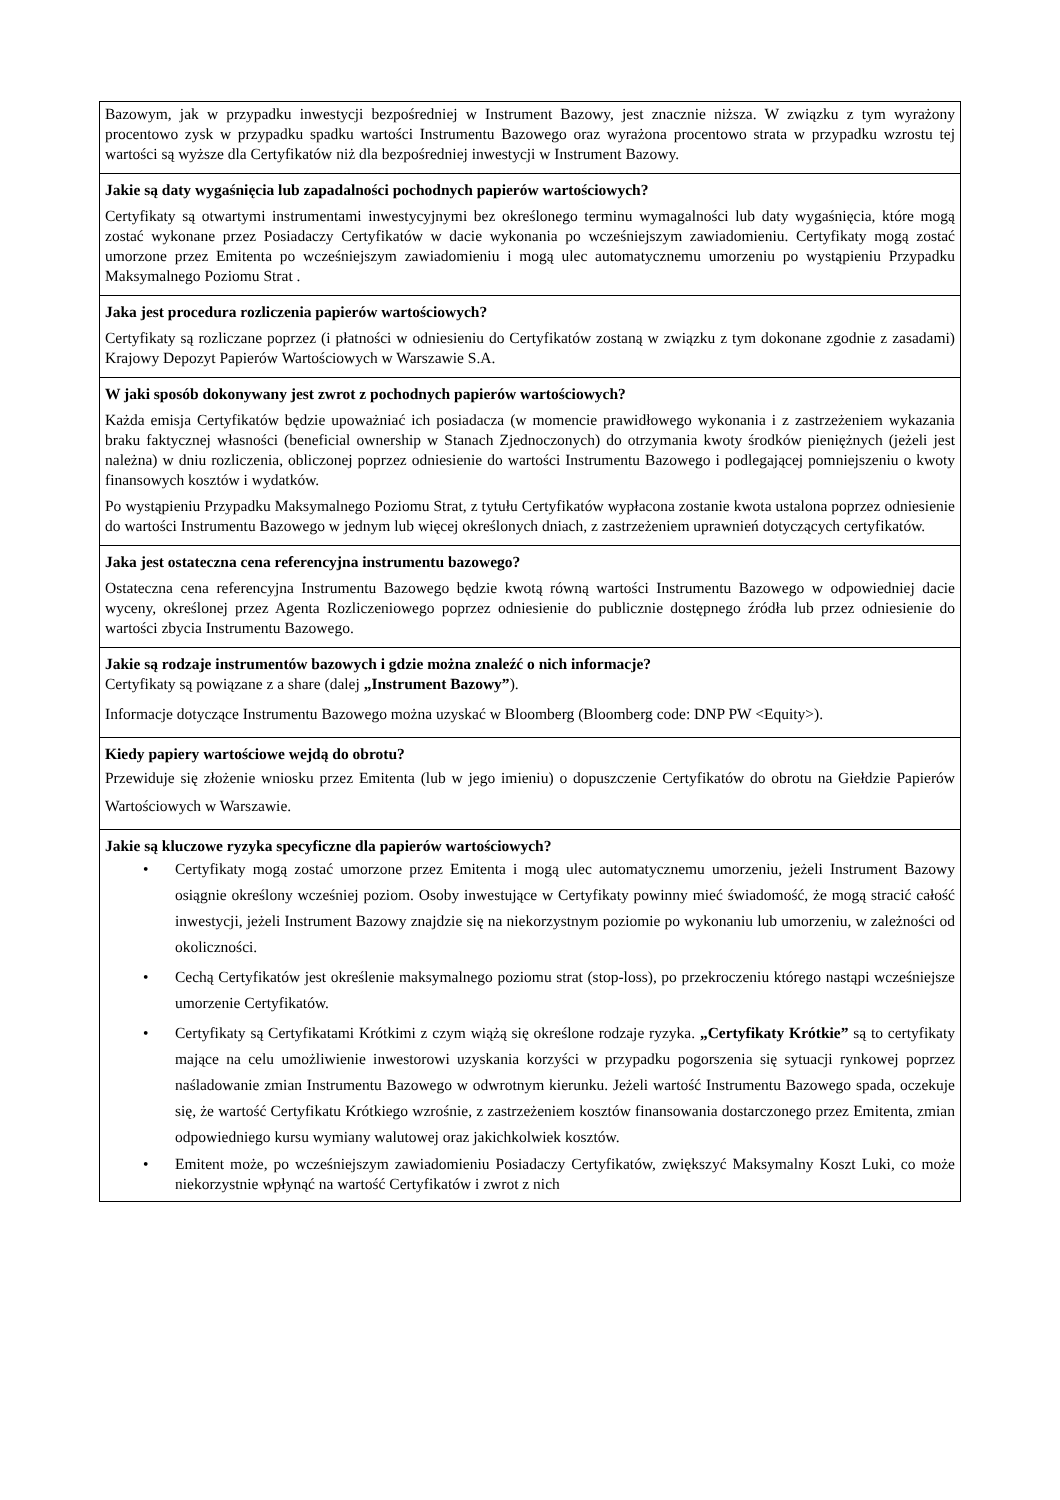Bazowym, jak w przypadku inwestycji bezpośredniej w Instrument Bazowy, jest znacznie niższa. W związku z tym wyrażony procentowo zysk w przypadku spadku wartości Instrumentu Bazowego oraz wyrażona procentowo strata w przypadku wzrostu tej wartości są wyższe dla Certyfikatów niż dla bezpośredniej inwestycji w Instrument Bazowy.
Jakie są daty wygaśnięcia lub zapadalności pochodnych papierów wartościowych?
Certyfikaty są otwartymi instrumentami inwestycyjnymi bez określonego terminu wymagalności lub daty wygaśnięcia, które mogą zostać wykonane przez Posiadaczy Certyfikatów w dacie wykonania po wcześniejszym zawiadomieniu. Certyfikaty mogą zostać umorzone przez Emitenta po wcześniejszym zawiadomieniu i mogą ulec automatycznemu umorzeniu po wystąpieniu Przypadku Maksymalnego Poziomu Strat .
Jaka jest procedura rozliczenia papierów wartościowych?
Certyfikaty są rozliczane poprzez (i płatności w odniesieniu do Certyfikatów zostaną w związku z tym dokonane zgodnie z zasadami) Krajowy Depozyt Papierów Wartościowych w Warszawie S.A.
W jaki sposób dokonywany jest zwrot z pochodnych papierów wartościowych?
Każda emisja Certyfikatów będzie upoważniać ich posiadacza (w momencie prawidłowego wykonania i z zastrzeżeniem wykazania braku faktycznej własności (beneficial ownership w Stanach Zjednoczonych) do otrzymania kwoty środków pieniężnych (jeżeli jest należna) w dniu rozliczenia, obliczonej poprzez odniesienie do wartości Instrumentu Bazowego i podlegającej pomniejszeniu o kwoty finansowych kosztów i wydatków.
Po wystąpieniu Przypadku Maksymalnego Poziomu Strat, z tytułu Certyfikatów wypłacona zostanie kwota ustalona poprzez odniesienie do wartości Instrumentu Bazowego w jednym lub więcej określonych dniach, z zastrzeżeniem uprawnień dotyczących certyfikatów.
Jaka jest ostateczna cena referencyjna instrumentu bazowego?
Ostateczna cena referencyjna Instrumentu Bazowego będzie kwotą równą wartości Instrumentu Bazowego w odpowiedniej dacie wyceny, określonej przez Agenta Rozliczeniowego poprzez odniesienie do publicznie dostępnego źródła lub przez odniesienie do wartości zbycia Instrumentu Bazowego.
Jakie są rodzaje instrumentów bazowych i gdzie można znaleźć o nich informacje?
Certyfikaty są powiązane z a share (dalej „Instrument Bazowy”).
Informacje dotyczące Instrumentu Bazowego można uzyskać w Bloomberg (Bloomberg code: DNP PW <Equity>).
Kiedy papiery wartościowe wejdą do obrotu?
Przewiduje się złożenie wniosku przez Emitenta (lub w jego imieniu) o dopuszczenie Certyfikatów do obrotu na Giełdzie Papierów Wartościowych w Warszawie.
Jakie są kluczowe ryzyka specyficzne dla papierów wartościowych?
• Certyfikaty mogą zostać umorzone przez Emitenta i mogą ulec automatycznemu umorzeniu, jeżeli Instrument Bazowy osiągnie określony wcześniej poziom. Osoby inwestujące w Certyfikaty powinny mieć świadomość, że mogą stracić całość inwestycji, jeżeli Instrument Bazowy znajdzie się na niekorzystnym poziomie po wykonaniu lub umorzeniu, w zależności od okoliczności.
• Cechą Certyfikatów jest określenie maksymalnego poziomu strat (stop-loss), po przekroczeniu którego nastąpi wcześniejsze umorzenie Certyfikatów.
• Certyfikaty są Certyfikatami Krótkimi z czym wiążą się określone rodzaje ryzyka. „Certyfikaty Krótkie” są to certyfikaty mające na celu umożliwienie inwestorowi uzyskania korzyści w przypadku pogorszenia się sytuacji rynkowej poprzez naśladowanie zmian Instrumentu Bazowego w odwrotnym kierunku. Jeżeli wartość Instrumentu Bazowego spada, oczekuje się, że wartość Certyfikatu Krótkiego wzrośnie, z zastrzeżeniem kosztów finansowania dostarczonego przez Emitenta, zmian odpowiedniego kursu wymiany walutowej oraz jakichkolwiek kosztów.
• Emitent może, po wcześniejszym zawiadomieniu Posiadaczy Certyfikatów, zwiększyć Maksymalny Koszt Luki, co może niekorzystnie wpłynąć na wartość Certyfikatów i zwrot z nich